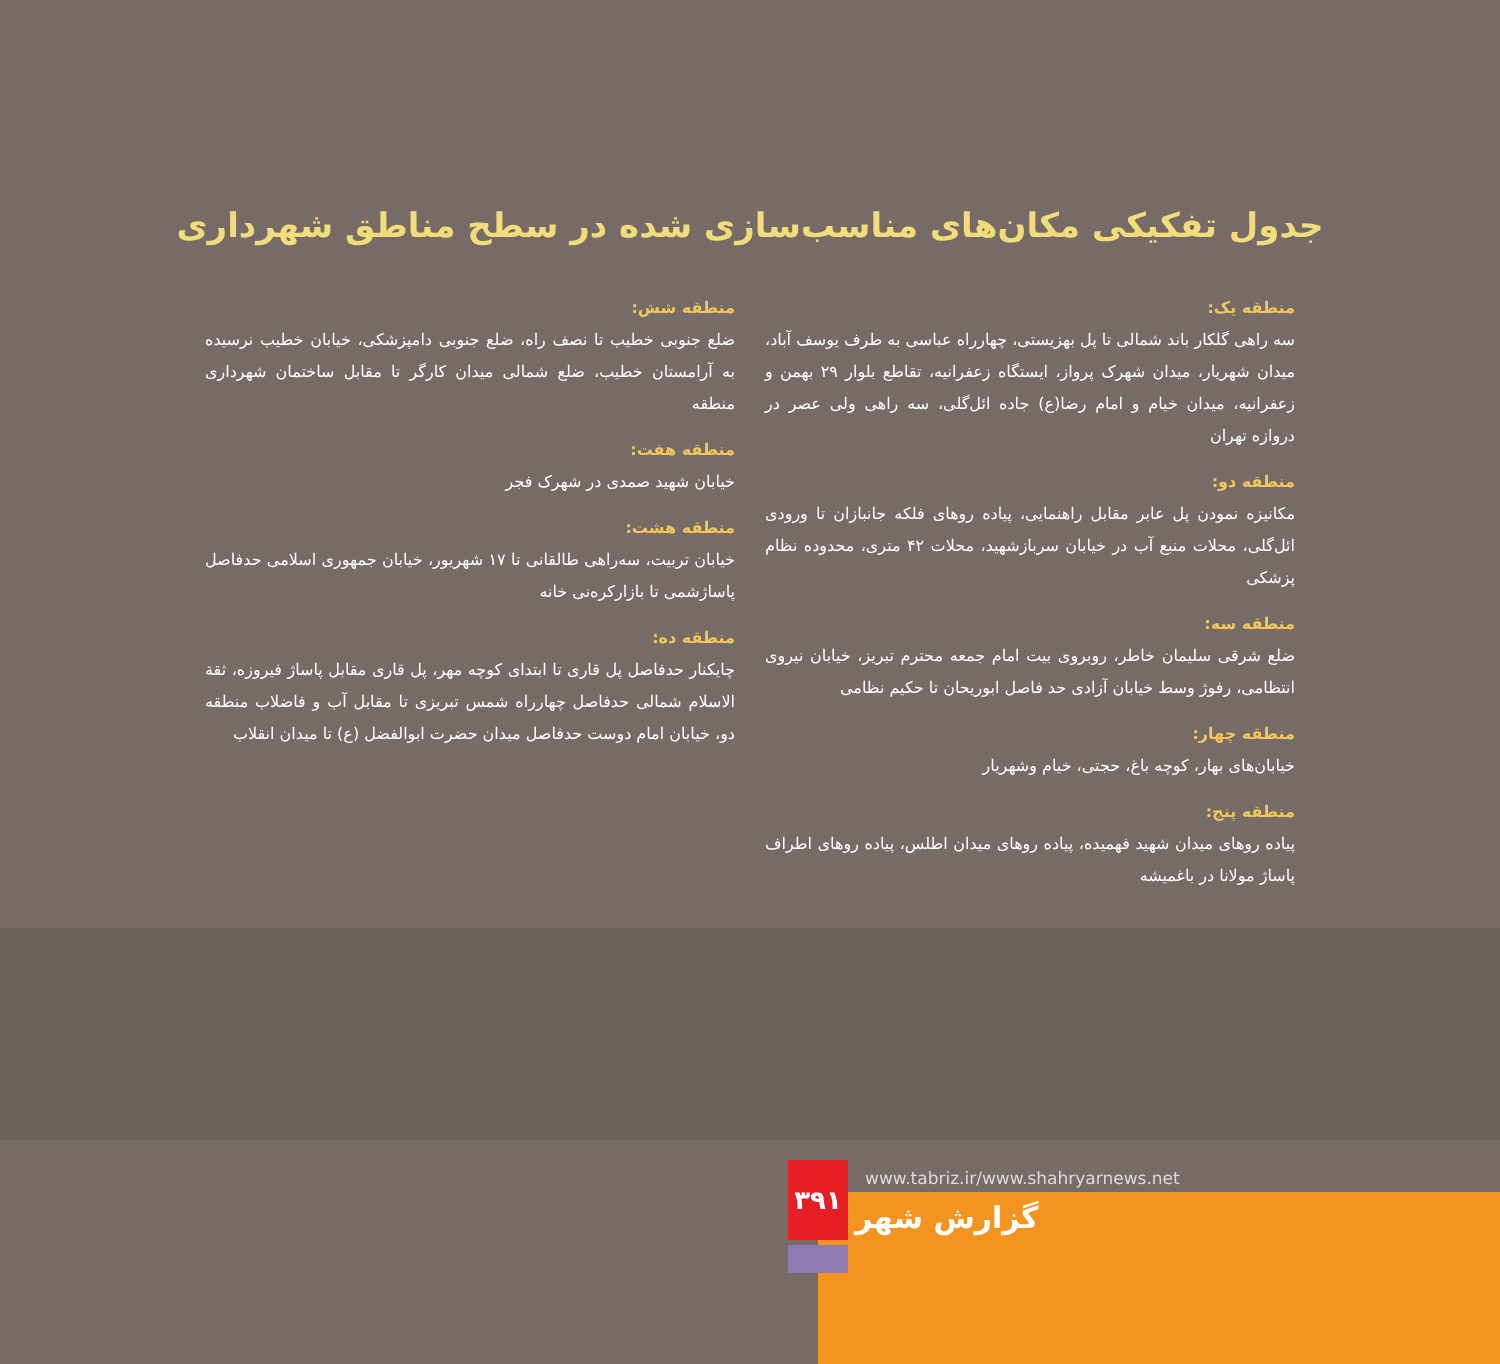جدول تفکیکی مکان‌های مناسب‌سازی شده در سطح مناطق شهرداری
منطقه یک:
سه راهی گلکار باند شمالی تا پل بهزیستی، چهارراه عباسی به طرف یوسف آباد، میدان شهریار، میدان شهرک پرواز، ایستگاه زعفرانیه، تقاطع بلوار ۲۹ بهمن و زعفرانیه، میدان خیام و امام رضا(ع) جاده ائل‌گلی، سه راهی ولی عصر در دروازه تهران
منطقه دو:
مکانیزه نمودن پل عابر مقابل راهنمایی، پیاده روهای فلکه جانبازان تا ورودی ائل‌گلی، محلات منبع آب در خیابان سربازشهید، محلات ۴۲ متری، محدوده نظام پزشکی
منطقه سه:
ضلع شرقی سلیمان خاطر، روبروی بیت امام جمعه محترم تبریز، خیابان نیروی انتظامی، رفوژ وسط خیابان آزادی حد فاصل ابوریحان تا حکیم نظامی
منطقه چهار:
خیابان‌های بهار، کوچه باغ، حجتی، خیام وشهریار
منطقه پنج:
پیاده روهای میدان شهید فهمیده، پیاده روهای میدان اطلس، پیاده روهای اطراف پاساژ مولانا در باغمیشه
منطقه شش:
ضلع جنوبی خطیب تا نصف راه، ضلع جنوبی دامپزشکی، خیابان خطیب نرسیده به آرامستان خطیب، ضلع شمالی میدان کارگر تا مقابل ساختمان شهرداری منطقه
منطقه هفت:
خیابان شهید صمدی در شهرک فجر
منطقه هشت:
خیابان تربیت، سه‌راهی طالقانی تا ۱۷ شهریور، خیابان جمهوری اسلامی حدفاصل پاساژشمی تا بازارکره‌نی خانه
منطقه ده:
چایکنار حدفاصل پل قاری تا ابتدای کوچه مهر، پل قاری مقابل پاساژ فیروزه، ثقة الاسلام شمالی حدفاصل چهارراه شمس تبریزی تا مقابل آب و فاضلاب منطقه دو، خیابان امام دوست حدفاصل میدان حضرت ابوالفضل (ع) تا میدان انقلاب
۳۹۱
www.tabriz.ir/www.shahryarnews.net
گزارش شهر